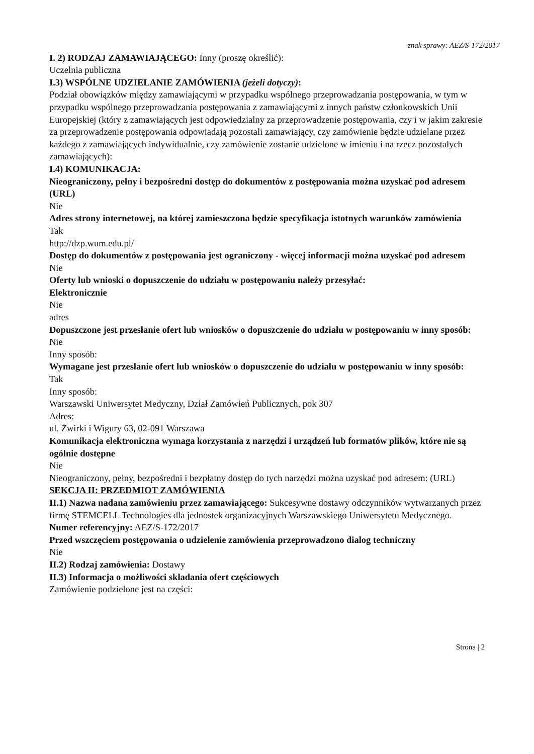znak sprawy: AEZ/S-172/2017
I. 2) RODZAJ ZAMAWIAJĄCEGO: Inny (proszę określić):
Uczelnia publiczna
I.3) WSPÓLNE UDZIELANIE ZAMÓWIENIA (jeżeli dotyczy):
Podział obowiązków między zamawiającymi w przypadku wspólnego przeprowadzania postępowania, w tym w przypadku wspólnego przeprowadzania postępowania z zamawiającymi z innych państw członkowskich Unii Europejskiej (który z zamawiających jest odpowiedzialny za przeprowadzenie postępowania, czy i w jakim zakresie za przeprowadzenie postępowania odpowiadają pozostali zamawiający, czy zamówienie będzie udzielane przez każdego z zamawiających indywidualnie, czy zamówienie zostanie udzielone w imieniu i na rzecz pozostałych zamawiających):
I.4) KOMUNIKACJA:
Nieograniczony, pełny i bezpośredni dostęp do dokumentów z postępowania można uzyskać pod adresem (URL)
Nie
Adres strony internetowej, na której zamieszczona będzie specyfikacja istotnych warunków zamówienia
Tak
http://dzp.wum.edu.pl/
Dostęp do dokumentów z postępowania jest ograniczony - więcej informacji można uzyskać pod adresem
Nie
Oferty lub wnioski o dopuszczenie do udziału w postępowaniu należy przesyłać:
Elektronicznie
Nie
adres
Dopuszczone jest przesłanie ofert lub wniosków o dopuszczenie do udziału w postępowaniu w inny sposób:
Nie
Inny sposób:
Wymagane jest przesłanie ofert lub wniosków o dopuszczenie do udziału w postępowaniu w inny sposób:
Tak
Inny sposób:
Warszawski Uniwersytet Medyczny, Dział Zamówień Publicznych, pok 307
Adres:
ul. Żwirki i Wigury 63, 02-091 Warszawa
Komunikacja elektroniczna wymaga korzystania z narzędzi i urządzeń lub formatów plików, które nie są ogólnie dostępne
Nie
Nieograniczony, pełny, bezpośredni i bezpłatny dostęp do tych narzędzi można uzyskać pod adresem: (URL)
SEKCJA II: PRZEDMIOT ZAMÓWIENIA
II.1) Nazwa nadana zamówieniu przez zamawiającego: Sukcesywne dostawy odczynników wytwarzanych przez firmę STEMCELL Technologies dla jednostek organizacyjnych Warszawskiego Uniwersytetu Medycznego.
Numer referencyjny: AEZ/S-172/2017
Przed wszczęciem postępowania o udzielenie zamówienia przeprowadzono dialog techniczny
Nie
II.2) Rodzaj zamówienia: Dostawy
II.3) Informacja o możliwości składania ofert częściowych
Zamówienie podzielone jest na części:
Strona | 2